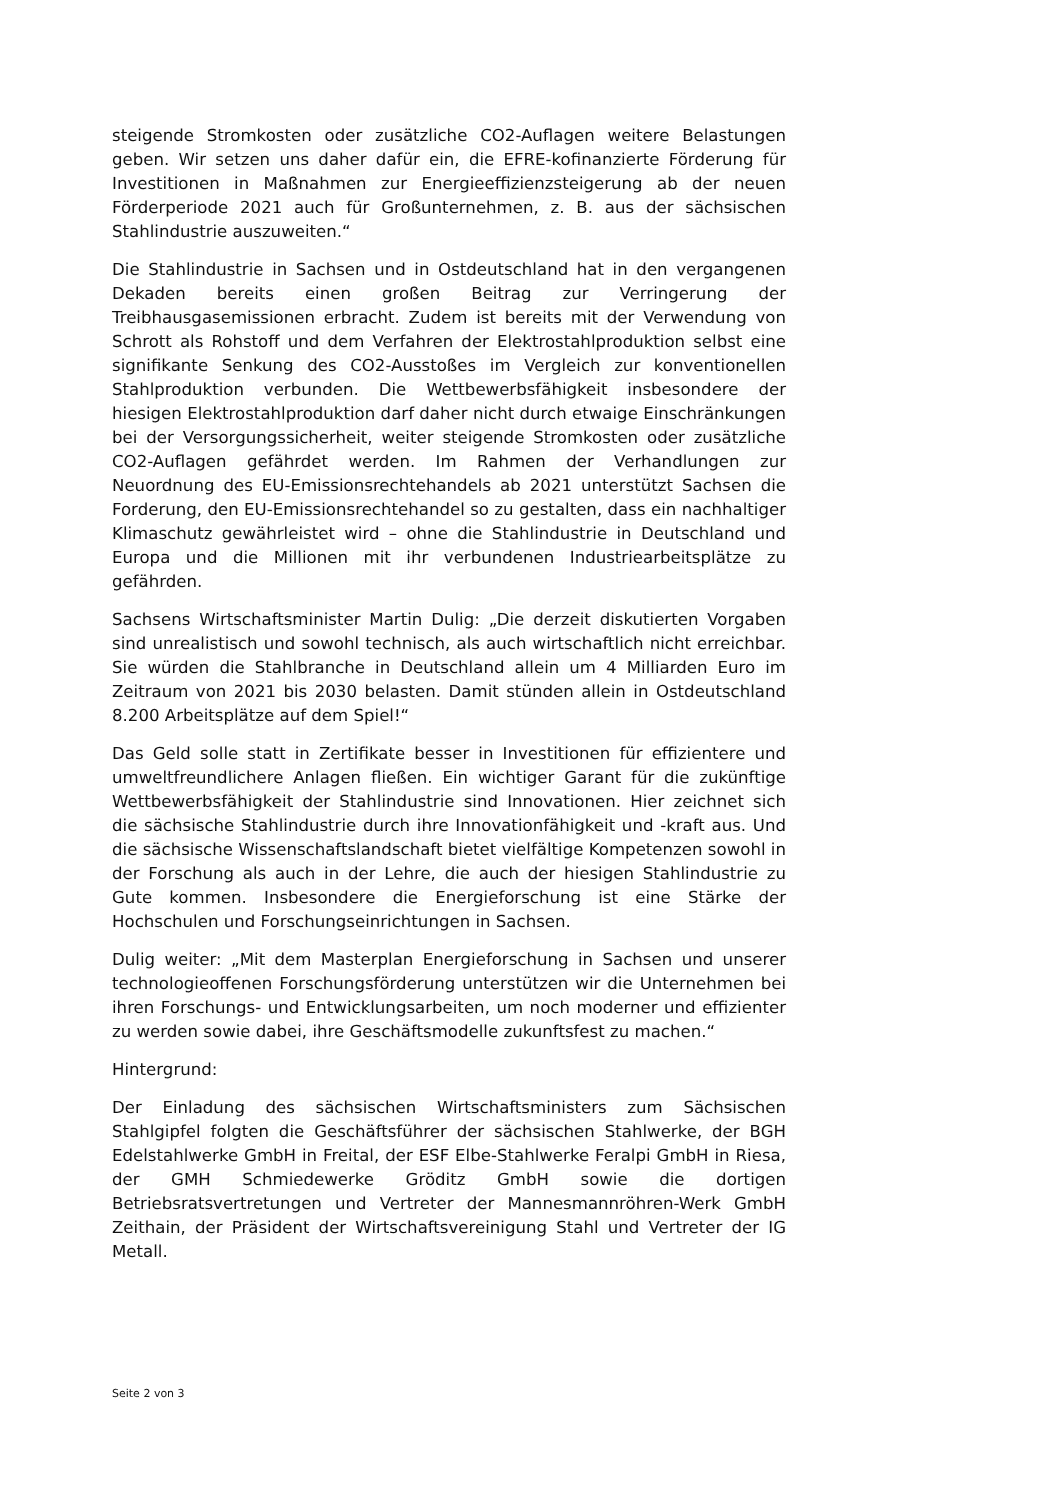steigende Stromkosten oder zusätzliche CO2-Auflagen weitere Belastungen geben. Wir setzen uns daher dafür ein, die EFRE-kofinanzierte Förderung für Investitionen in Maßnahmen zur Energieeffizienzsteigerung ab der neuen Förderperiode 2021 auch für Großunternehmen, z. B. aus der sächsischen Stahlindustrie auszuweiten.“
Die Stahlindustrie in Sachsen und in Ostdeutschland hat in den vergangenen Dekaden bereits einen großen Beitrag zur Verringerung der Treibhausgasemissionen erbracht. Zudem ist bereits mit der Verwendung von Schrott als Rohstoff und dem Verfahren der Elektrostahlproduktion selbst eine signifikante Senkung des CO2-Ausstoßes im Vergleich zur konventionellen Stahlproduktion verbunden. Die Wettbewerbsfähigkeit insbesondere der hiesigen Elektrostahlproduktion darf daher nicht durch etwaige Einschränkungen bei der Versorgungssicherheit, weiter steigende Stromkosten oder zusätzliche CO2-Auflagen gefährdet werden. Im Rahmen der Verhandlungen zur Neuordnung des EU-Emissionsrechtehandels ab 2021 unterstützt Sachsen die Forderung, den EU-Emissionsrechtehandel so zu gestalten, dass ein nachhaltiger Klimaschutz gewährleistet wird – ohne die Stahlindustrie in Deutschland und Europa und die Millionen mit ihr verbundenen Industriearbeitsplätze zu gefährden.
Sachsens Wirtschaftsminister Martin Dulig: „Die derzeit diskutierten Vorgaben sind unrealistisch und sowohl technisch, als auch wirtschaftlich nicht erreichbar. Sie würden die Stahlbranche in Deutschland allein um 4 Milliarden Euro im Zeitraum von 2021 bis 2030 belasten. Damit stünden allein in Ostdeutschland 8.200 Arbeitsplätze auf dem Spiel!“
Das Geld solle statt in Zertifikate besser in Investitionen für effizientere und umweltfreundlichere Anlagen fließen. Ein wichtiger Garant für die zukünftige Wettbewerbsfähigkeit der Stahlindustrie sind Innovationen. Hier zeichnet sich die sächsische Stahlindustrie durch ihre Innovationfähigkeit und -kraft aus. Und die sächsische Wissenschaftslandschaft bietet vielfältige Kompetenzen sowohl in der Forschung als auch in der Lehre, die auch der hiesigen Stahlindustrie zu Gute kommen. Insbesondere die Energieforschung ist eine Stärke der Hochschulen und Forschungseinrichtungen in Sachsen.
Dulig weiter: „Mit dem Masterplan Energieforschung in Sachsen und unserer technologieoffenen Forschungsförderung unterstützen wir die Unternehmen bei ihren Forschungs- und Entwicklungsarbeiten, um noch moderner und effizienter zu werden sowie dabei, ihre Geschäftsmodelle zukunftsfest zu machen.“
Hintergrund:
Der Einladung des sächsischen Wirtschaftsministers zum Sächsischen Stahlgipfel folgten die Geschäftsführer der sächsischen Stahlwerke, der BGH Edelstahlwerke GmbH in Freital, der ESF Elbe-Stahlwerke Feralpi GmbH in Riesa, der GMH Schmiedewerke Gröditz GmbH sowie die dortigen Betriebsratsvertretungen und Vertreter der Mannesmannröhren-Werk GmbH Zeithain, der Präsident der Wirtschaftsvereinigung Stahl und Vertreter der IG Metall.
Seite 2 von 3